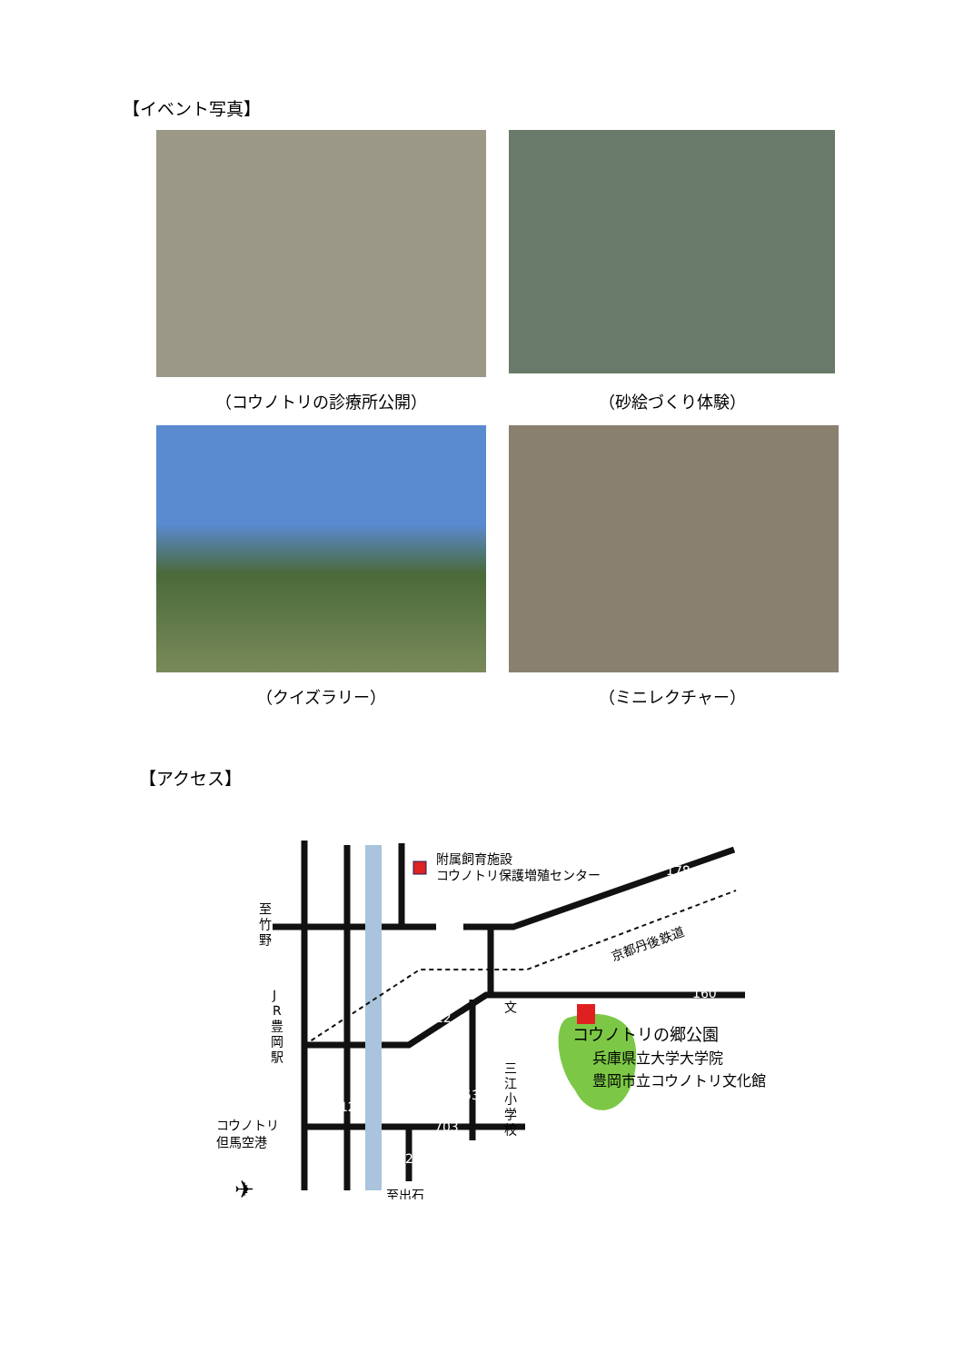【イベント写真】
（コウノトリの診療所公開） （砂絵づくり体験）
（クイズラリー） （ミニレクチャー）
【アクセス】
附属飼育施設
コウノトリ保護増殖センター
コウノトリの郷公園
兵庫県立大学大学院
豊岡市立コウノトリ文化館
至
竹
野
J
R
豊
岡
駅
三
江
小
学
校
コウノトリ
但馬空港
至出石
京都丹後鉄道
178
160
312
312
536
703
426
文
✈